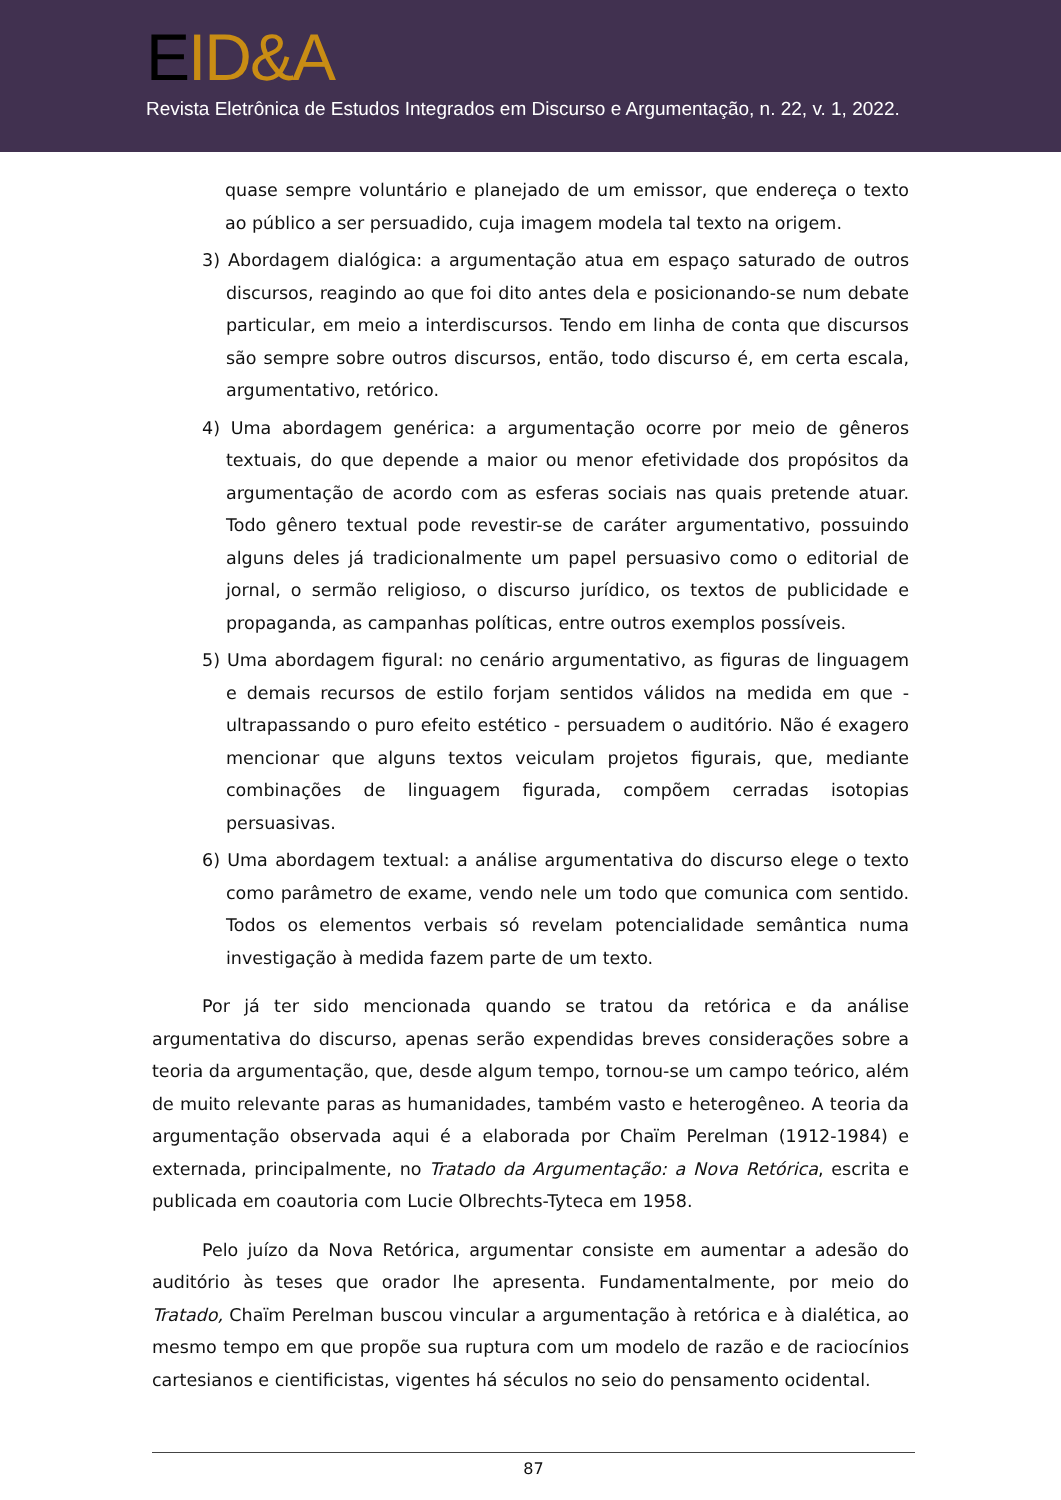EID&A
Revista Eletrônica de Estudos Integrados em Discurso e Argumentação, n. 22, v. 1, 2022.
quase sempre voluntário e planejado de um emissor, que endereça o texto ao público a ser persuadido, cuja imagem modela tal texto na origem.
3) Abordagem dialógica: a argumentação atua em espaço saturado de outros discursos, reagindo ao que foi dito antes dela e posicionando-se num debate particular, em meio a interdiscursos. Tendo em linha de conta que discursos são sempre sobre outros discursos, então, todo discurso é, em certa escala, argumentativo, retórico.
4) Uma abordagem genérica: a argumentação ocorre por meio de gêneros textuais, do que depende a maior ou menor efetividade dos propósitos da argumentação de acordo com as esferas sociais nas quais pretende atuar. Todo gênero textual pode revestir-se de caráter argumentativo, possuindo alguns deles já tradicionalmente um papel persuasivo como o editorial de jornal, o sermão religioso, o discurso jurídico, os textos de publicidade e propaganda, as campanhas políticas, entre outros exemplos possíveis.
5) Uma abordagem figural: no cenário argumentativo, as figuras de linguagem e demais recursos de estilo forjam sentidos válidos na medida em que - ultrapassando o puro efeito estético - persuadem o auditório. Não é exagero mencionar que alguns textos veiculam projetos figurais, que, mediante combinações de linguagem figurada, compõem cerradas isotopias persuasivas.
6) Uma abordagem textual: a análise argumentativa do discurso elege o texto como parâmetro de exame, vendo nele um todo que comunica com sentido. Todos os elementos verbais só revelam potencialidade semântica numa investigação à medida fazem parte de um texto.
Por já ter sido mencionada quando se tratou da retórica e da análise argumentativa do discurso, apenas serão expendidas breves considerações sobre a teoria da argumentação, que, desde algum tempo, tornou-se um campo teórico, além de muito relevante paras as humanidades, também vasto e heterogêneo. A teoria da argumentação observada aqui é a elaborada por Chaïm Perelman (1912-1984) e externada, principalmente, no Tratado da Argumentação: a Nova Retórica, escrita e publicada em coautoria com Lucie Olbrechts-Tyteca em 1958.
Pelo juízo da Nova Retórica, argumentar consiste em aumentar a adesão do auditório às teses que orador lhe apresenta. Fundamentalmente, por meio do Tratado, Chaïm Perelman buscou vincular a argumentação à retórica e à dialética, ao mesmo tempo em que propõe sua ruptura com um modelo de razão e de raciocínios cartesianos e cientificistas, vigentes há séculos no seio do pensamento ocidental.
87